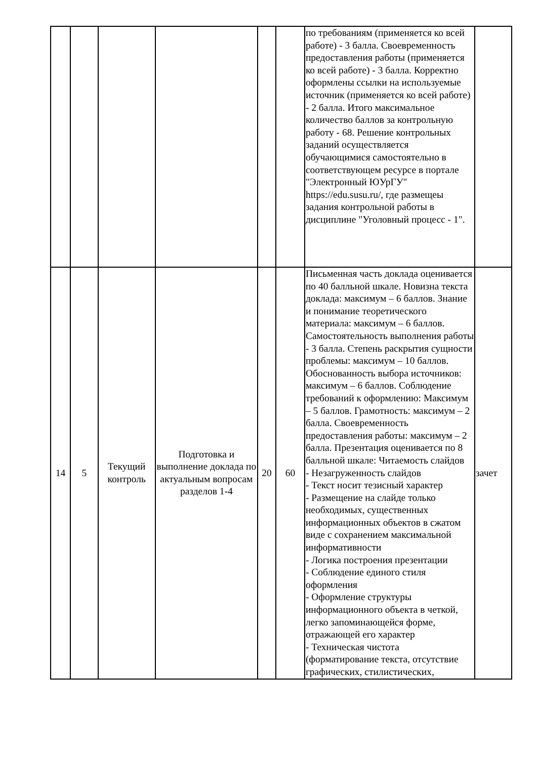| | | | | | | по требованиям (применяется ко всей работе) - 3 балла. Своевременность предоставления работы (применяется ко всей работе) - 3 балла. Корректно оформлены ссылки на используемые источник (применяется ко всей работе) - 2 балла. Итого максимальное количество баллов за контрольную работу - 68. Решение контрольных заданий осуществляется обучающимися самостоятельно в соответствующем ресурсе в портале "Электронный ЮУрГУ" https://edu.susu.ru/, где размещеы задания контрольной работы в дисциплине "Уголовный процесс - 1". | |
| 14 | 5 | Текущий контроль | Подготовка и выполнение доклада по актуальным вопросам разделов 1-4 | 20 | 60 | Письменная часть доклада оценивается по 40 балльной шкале. Новизна текста доклада: максимум – 6 баллов. Знание и понимание теоретического материала: максимум – 6 баллов. Самостоятельность выполнения работы - 3 балла. Степень раскрытия сущности проблемы: максимум – 10 баллов. Обоснованность выбора источников: максимум – 6 баллов. Соблюдение требований к оформлению: Максимум – 5 баллов. Грамотность: максимум – 2 балла. Своевременность предоставления работы: максимум – 2 балла. Презентация оценивается по 8 балльной шкале: Читаемость слайдов - Незагруженность слайдов - Текст носит тезисный характер - Размещение на слайде только необходимых, существенных информационных объектов в сжатом виде с сохранением максимальной информативности - Логика построения презентации - Соблюдение единого стиля оформления - Оформление структуры информационного объекта в четкой, легко запоминающейся форме, отражающей его характер - Техническая чистота (форматирование текста, отсутствие графических, стилистических, | зачет |